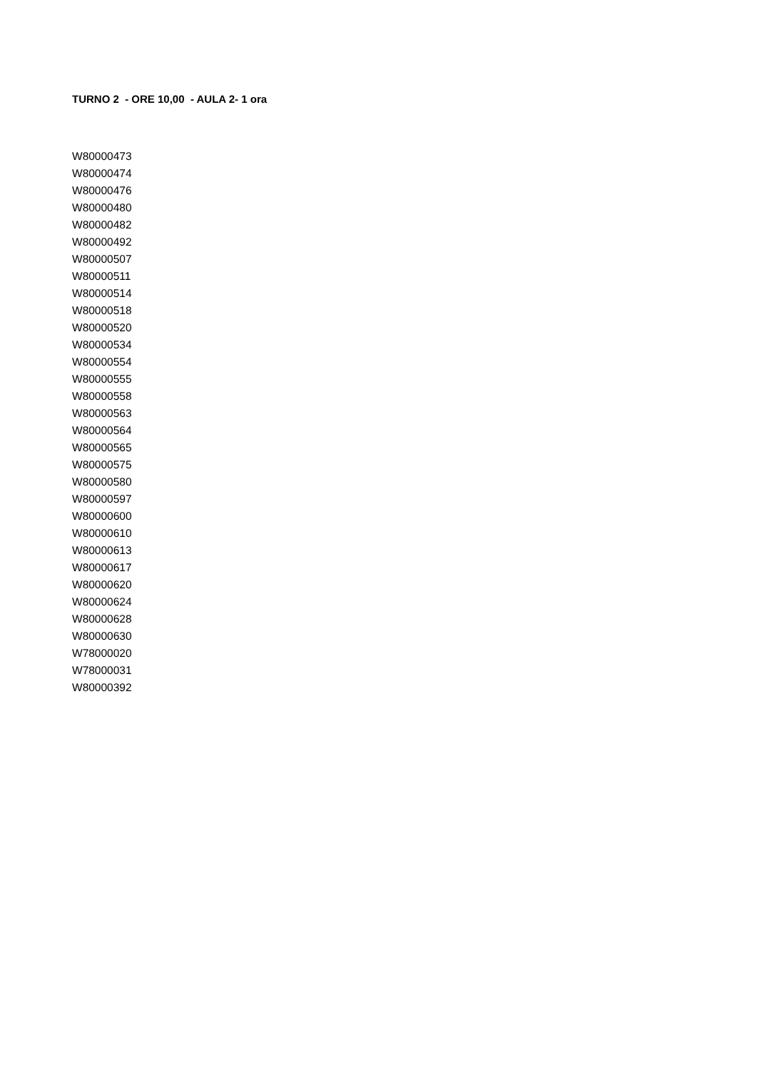TURNO 2 - ORE 10,00 - AULA 2- 1 ora
W80000473
W80000474
W80000476
W80000480
W80000482
W80000492
W80000507
W80000511
W80000514
W80000518
W80000520
W80000534
W80000554
W80000555
W80000558
W80000563
W80000564
W80000565
W80000575
W80000580
W80000597
W80000600
W80000610
W80000613
W80000617
W80000620
W80000624
W80000628
W80000630
W78000020
W78000031
W80000392